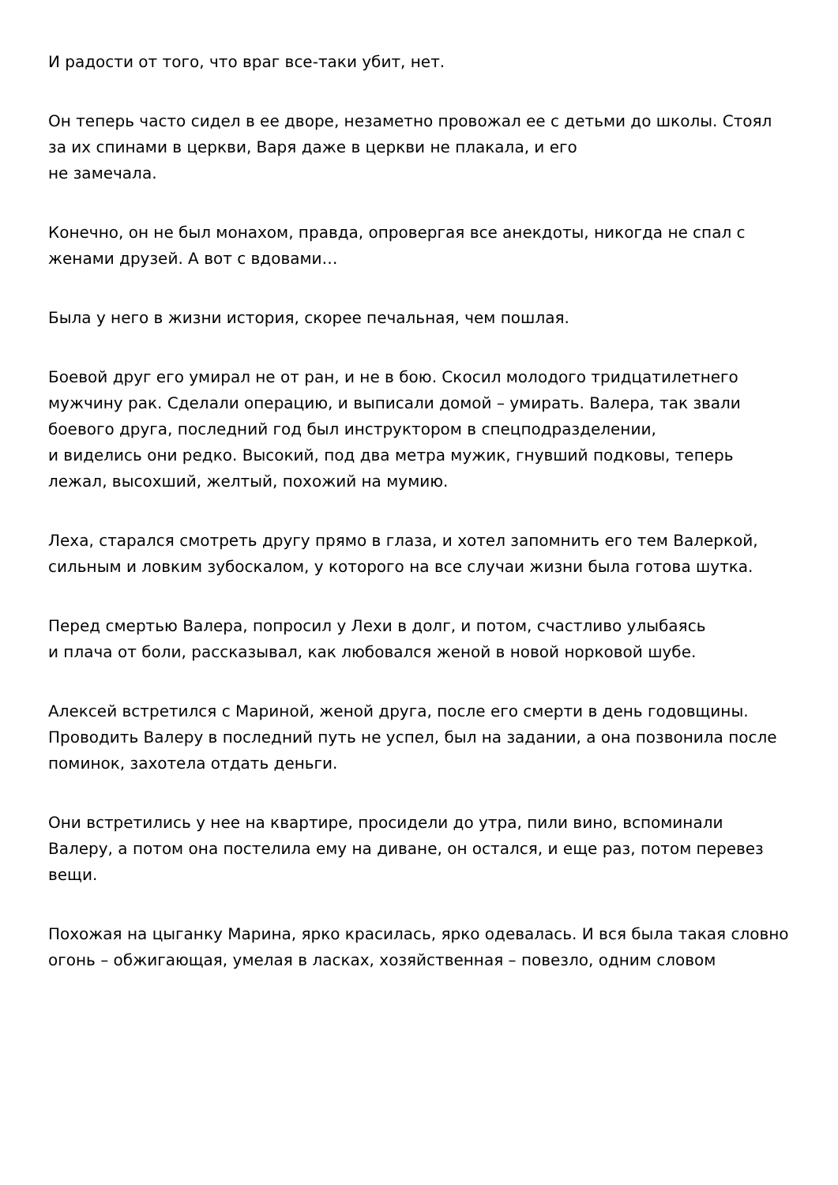И радости от того, что враг все-таки убит, нет.
Он теперь часто сидел в ее дворе, незаметно провожал ее с детьми до школы. Стоял за их спинами в церкви, Варя даже в церкви не плакала, и его
не замечала.
Конечно, он не был монахом, правда, опровергая все анекдоты, никогда не спал с женами друзей. А вот с вдовами…
Была у него в жизни история, скорее печальная, чем пошлая.
Боевой друг его умирал не от ран, и не в бою. Скосил молодого тридцатилетнего мужчину рак. Сделали операцию, и выписали домой – умирать. Валера, так звали боевого друга, последний год был инструктором в спецподразделении,
и виделись они редко. Высокий, под два метра мужик, гнувший подковы, теперь лежал, высохший, желтый, похожий на мумию.
Леха, старался смотреть другу прямо в глаза, и хотел запомнить его тем Валеркой, сильным и ловким зубоскалом, у которого на все случаи жизни была готова шутка.
Перед смертью Валера, попросил у Лехи в долг, и потом, счастливо улыбаясь
и плача от боли, рассказывал, как любовался женой в новой норковой шубе.
Алексей встретился с Мариной, женой друга, после его смерти в день годовщины. Проводить Валеру в последний путь не успел, был на задании, а она позвонила после поминок, захотела отдать деньги.
Они встретились у нее на квартире, просидели до утра, пили вино, вспоминали Валеру, а потом она постелила ему на диване, он остался, и еще раз, потом перевез вещи.
Похожая на цыганку Марина, ярко красилась, ярко одевалась. И вся была такая словно огонь – обжигающая, умелая в ласках, хозяйственная – повезло, одним словом